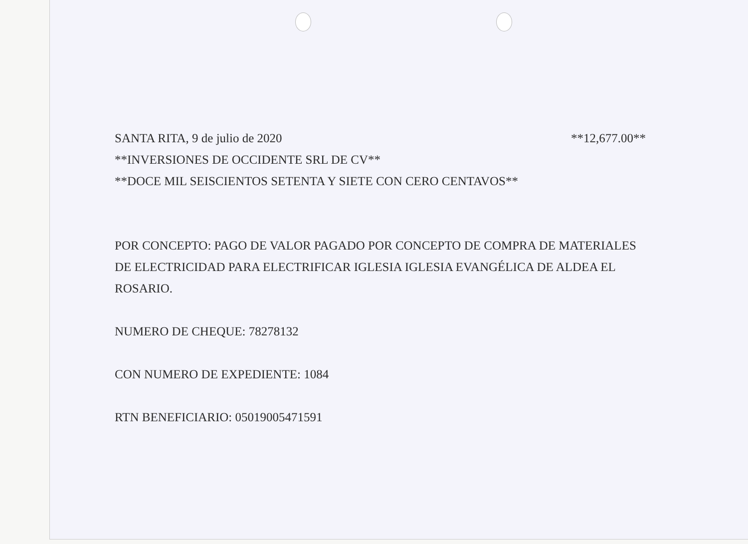SANTA RITA, 9 de julio de 2020 **12,677.00**
**INVERSIONES DE OCCIDENTE SRL DE CV**
**DOCE MIL SEISCIENTOS SETENTA Y SIETE CON CERO CENTAVOS**
POR CONCEPTO: PAGO DE VALOR PAGADO POR CONCEPTO DE COMPRA DE MATERIALES DE ELECTRICIDAD PARA ELECTRIFICAR IGLESIA IGLESIA EVANGÉLICA DE ALDEA EL ROSARIO.
NUMERO DE CHEQUE: 78278132
CON NUMERO DE EXPEDIENTE: 1084
RTN BENEFICIARIO: 05019005471591